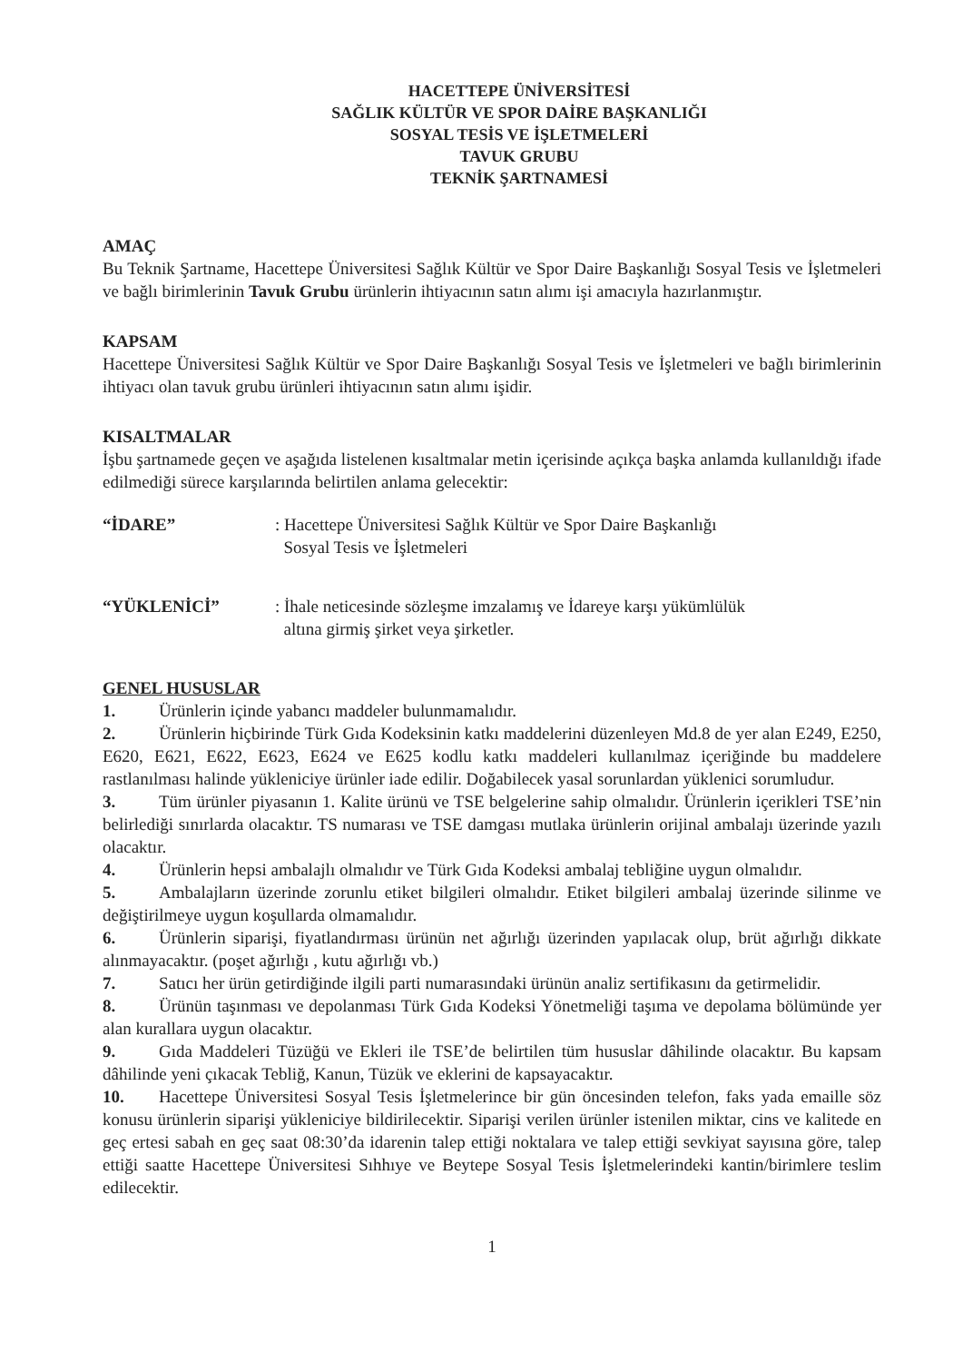HACETTEPE ÜNİVERSİTESİ
SAĞLIK KÜLTÜR VE SPOR DAİRE BAŞKANLIĞI
SOSYAL TESİS VE İŞLETMELERİ
TAVUK GRUBU
TEKNİK ŞARTNAMESİ
AMAÇ
Bu Teknik Şartname, Hacettepe Üniversitesi Sağlık Kültür ve Spor Daire Başkanlığı Sosyal Tesis ve İşletmeleri ve bağlı birimlerinin Tavuk Grubu ürünlerin ihtiyacının satın alımı işi amacıyla hazırlanmıştır.
KAPSAM
Hacettepe Üniversitesi Sağlık Kültür ve Spor Daire Başkanlığı Sosyal Tesis ve İşletmeleri ve bağlı birimlerinin ihtiyacı olan tavuk grubu ürünleri ihtiyacının satın alımı işidir.
KISALTMALAR
İşbu şartnamede geçen ve aşağıda listelenen kısaltmalar metin içerisinde açıkça başka anlamda kullanıldığı ifade edilmediği sürece karşılarında belirtilen anlama gelecektir:
“İDARE” : Hacettepe Üniversitesi Sağlık Kültür ve Spor Daire Başkanlığı
Sosyal Tesis ve İşletmeleri
“YÜKLENİCİ” : İhale neticesinde sözleşme imzalamış ve İdareye karşı yükümlülük
altına girmiş şirket veya şirketler.
GENEL HUSUSLAR
1. Ürünlerin içinde yabancı maddeler bulunmamalıdır.
2. Ürünlerin hiçbirinde Türk Gıda Kodeksinin katkı maddelerini düzenleyen Md.8 de yer alan E249, E250, E620, E621, E622, E623, E624 ve E625 kodlu katkı maddeleri kullanılmaz içeriğinde bu maddelere rastlanılması halinde yükleniciye ürünler iade edilir. Doğabilecek yasal sorunlardan yüklenici sorumludur.
3. Tüm ürünler piyasanın 1. Kalite ürünü ve TSE belgelerine sahip olmalıdır. Ürünlerin içerikleri TSE’nin belirlediği sınırlarda olacaktır. TS numarası ve TSE damgası mutlaka ürünlerin orijinal ambalajı üzerinde yazılı olacaktır.
4. Ürünlerin hepsi ambalajlı olmalıdır ve Türk Gıda Kodeksi ambalaj tebliğine uygun olmalıdır.
5. Ambalajların üzerinde zorunlu etiket bilgileri olmalıdır. Etiket bilgileri ambalaj üzerinde silinme ve değiştirilmeye uygun koşullarda olmamalıdır.
6. Ürünlerin siparişi, fiyatlandırması ürünün net ağırlığı üzerinden yapılacak olup, brüt ağırlığı dikkate alınmayacaktır. (poşet ağırlığı , kutu ağırlığı vb.)
7. Satıcı her ürün getirdiğinde ilgili parti numarasındaki ürünün analiz sertifikasını da getirmelidir.
8. Ürünün taşınması ve depolanması Türk Gıda Kodeksi Yönetmeliği taşıma ve depolama bölümünde yer alan kurallara uygun olacaktır.
9. Gıda Maddeleri Tüzüğü ve Ekleri ile TSE’de belirtilen tüm hususlar dâhilinde olacaktır. Bu kapsam dâhilinde yeni çıkacak Tebliğ, Kanun, Tüzük ve eklerini de kapsayacaktır.
10. Hacettepe Üniversitesi Sosyal Tesis İşletmelerince bir gün öncesinden telefon, faks yada emaille söz konusu ürünlerin siparişi yükleniciye bildirilecektir. Siparişi verilen ürünler istenilen miktar, cins ve kalitede en geç ertesi sabah en geç saat 08:30’da idarenin talep ettiği noktalara ve talep ettiği sevkiyat sayısına göre, talep ettiği saatte Hacettepe Üniversitesi Sıhhıye ve Beytepe Sosyal Tesis İşletmelerindeki kantin/birimlere teslim edilecektir.
1